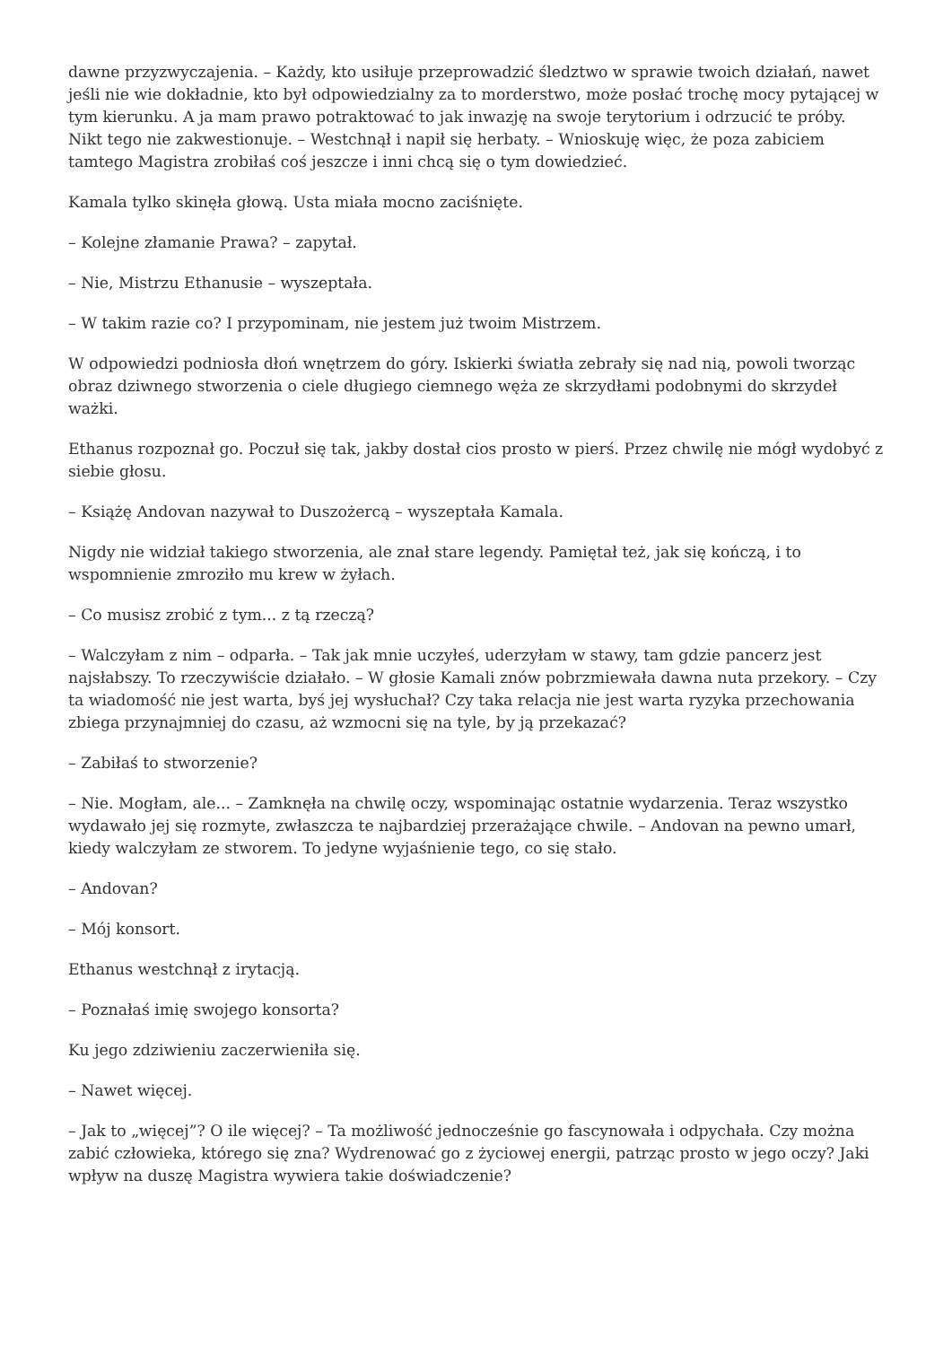dawne przyzwyczajenia. – Każdy, kto usiłuje przeprowadzić śledztwo w sprawie twoich działań, nawet jeśli nie wie dokładnie, kto był odpowiedzialny za to morderstwo, może posłać trochę mocy pytającej w tym kierunku. A ja mam prawo potraktować to jak inwazję na swoje terytorium i odrzucić te próby. Nikt tego nie zakwestionuje. – Westchnął i napił się herbaty. – Wnioskuję więc, że poza zabiciem tamtego Magistra zrobiłaś coś jeszcze i inni chcą się o tym dowiedzieć.
Kamala tylko skinęła głową. Usta miała mocno zaciśnięte.
– Kolejne złamanie Prawa? – zapytał.
– Nie, Mistrzu Ethanusie – wyszeptała.
– W takim razie co? I przypominam, nie jestem już twoim Mistrzem.
W odpowiedzi podniosła dłoń wnętrzem do góry. Iskierki światła zebrały się nad nią, powoli tworząc obraz dziwnego stworzenia o ciele długiego ciemnego węża ze skrzydłami podobnymi do skrzydeł ważki.
Ethanus rozpoznał go. Poczuł się tak, jakby dostał cios prosto w pierś. Przez chwilę nie mógł wydobyć z siebie głosu.
– Książę Andovan nazywał to Duszożercą – wyszeptała Kamala.
Nigdy nie widział takiego stworzenia, ale znał stare legendy. Pamiętał też, jak się kończą, i to wspomnienie zmroziło mu krew w żyłach.
– Co musisz zrobić z tym... z tą rzeczą?
– Walczyłam z nim – odparła. – Tak jak mnie uczyłeś, uderzyłam w stawy, tam gdzie pancerz jest najsłabszy. To rzeczywiście działało. – W głosie Kamali znów pobrzmiewała dawna nuta przekory. – Czy ta wiadomość nie jest warta, byś jej wysłuchał? Czy taka relacja nie jest warta ryzyka przechowania zbiega przynajmniej do czasu, aż wzmocni się na tyle, by ją przekazać?
– Zabiłaś to stworzenie?
– Nie. Mogłam, ale... – Zamknęła na chwilę oczy, wspominając ostatnie wydarzenia. Teraz wszystko wydawało jej się rozmyte, zwłaszcza te najbardziej przerażające chwile. – Andovan na pewno umarł, kiedy walczyłam ze stworem. To jedyne wyjaśnienie tego, co się stało.
– Andovan?
– Mój konsort.
Ethanus westchnął z irytacją.
– Poznałaś imię swojego konsorta?
Ku jego zdziwieniu zaczerwieniła się.
– Nawet więcej.
– Jak to „więcej”? O ile więcej? – Ta możliwość jednocześnie go fascynowała i odpychała. Czy można zabić człowieka, którego się zna? Wydrenować go z życiowej energii, patrząc prosto w jego oczy? Jaki wpływ na duszę Magistra wywiera takie doświadczenie?